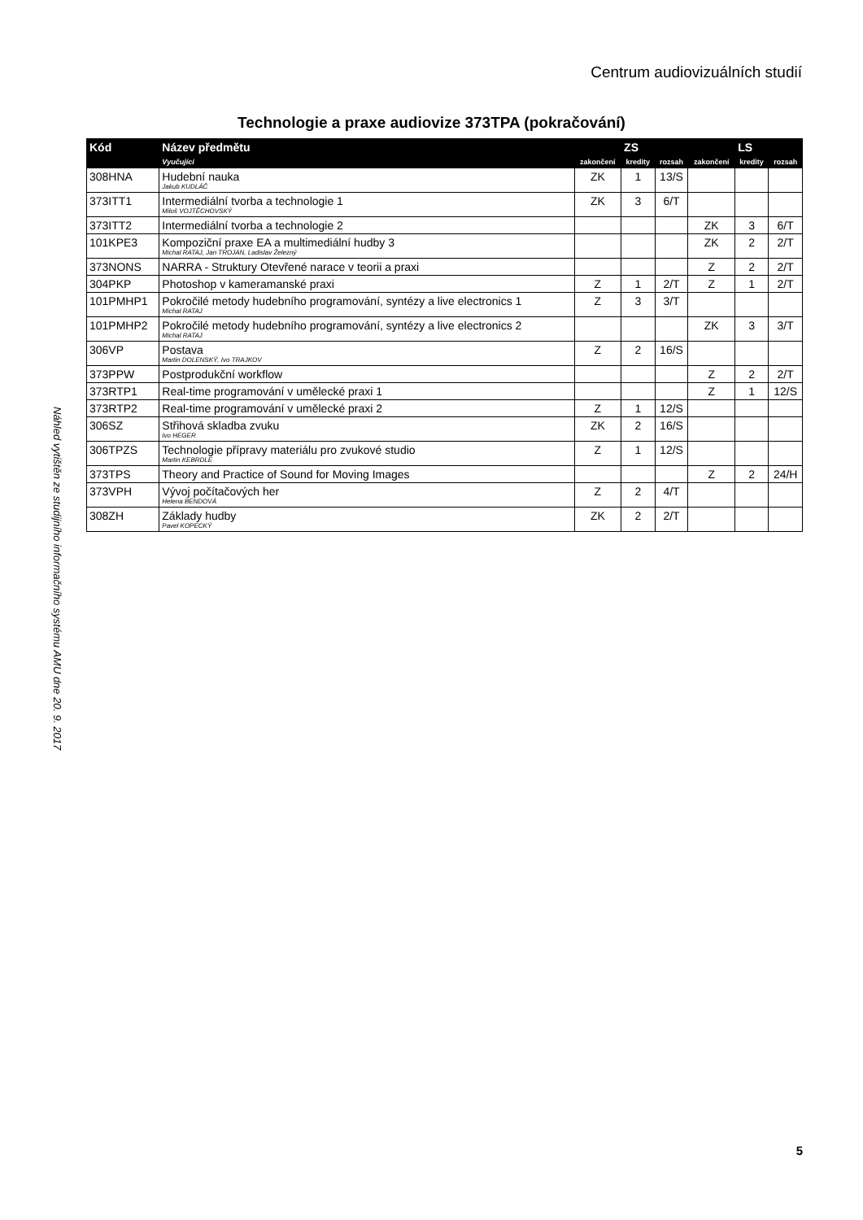Centrum audiovizuálních studií
Technologie a praxe audiovize 373TPA (pokračování)
Náhled vytištěn ze studijního informačního systému AMU dne 20. 9. 2017
| Kód | Název předmětu | ZS | | | LS | | |
| --- | --- | --- | --- | --- | --- | --- | --- |
| | Vyučující | zakončení | kredity | rozsah | zakončení | kredity | rozsah |
| 308HNA | Hudební nauka Jakub KUDLÁČ | ZK | 1 | 13/S | | | |
| 373ITT1 | Intermediální tvorba a technologie 1 Miloš VOJTĚCHOVSKÝ | ZK | 3 | 6/T | | | |
| 373ITT2 | Intermediální tvorba a technologie 2 | | | | ZK | 3 | 6/T |
| 101KPE3 | Kompoziční praxe EA a multimediální hudby 3 Michal RATAJ, Jan TROJAN, Ladislav Železný | | | | ZK | 2 | 2/T |
| 373NONS | NARRA - Struktury Otevřené narace v teorii a praxi | | | | Z | 2 | 2/T |
| 304PKP | Photoshop v kameramanské praxi | Z | 1 | 2/T | Z | 1 | 2/T |
| 101PMHP1 | Pokročilé metody hudebního programování, syntézy a live electronics 1 Michal RATAJ | Z | 3 | 3/T | | | |
| 101PMHP2 | Pokročilé metody hudebního programování, syntézy a live electronics 2 Michal RATAJ | | | | ZK | 3 | 3/T |
| 306VP | Postava Martin DOLENSKÝ, Ivo TRAJKOV | Z | 2 | 16/S | | | |
| 373PPW | Postprodukční workflow | | | | Z | 2 | 2/T |
| 373RTP1 | Real-time programování v umělecké praxi 1 | | | | Z | 1 | 12/S |
| 373RTP2 | Real-time programování v umělecké praxi 2 | Z | 1 | 12/S | | | |
| 306SZ | Střihová skladba zvuku Ivo HEGER | ZK | 2 | 16/S | | | |
| 306TPZS | Technologie přípravy materiálu pro zvukové studio Martin KEBRDLE | Z | 1 | 12/S | | | |
| 373TPS | Theory and Practice of Sound for Moving Images | | | | Z | 2 | 24/H |
| 373VPH | Vývoj počítačových her Helena BENDOVÁ | Z | 2 | 4/T | | | |
| 308ZH | Základy hudby Pavel KOPECKÝ | ZK | 2 | 2/T | | | |
5